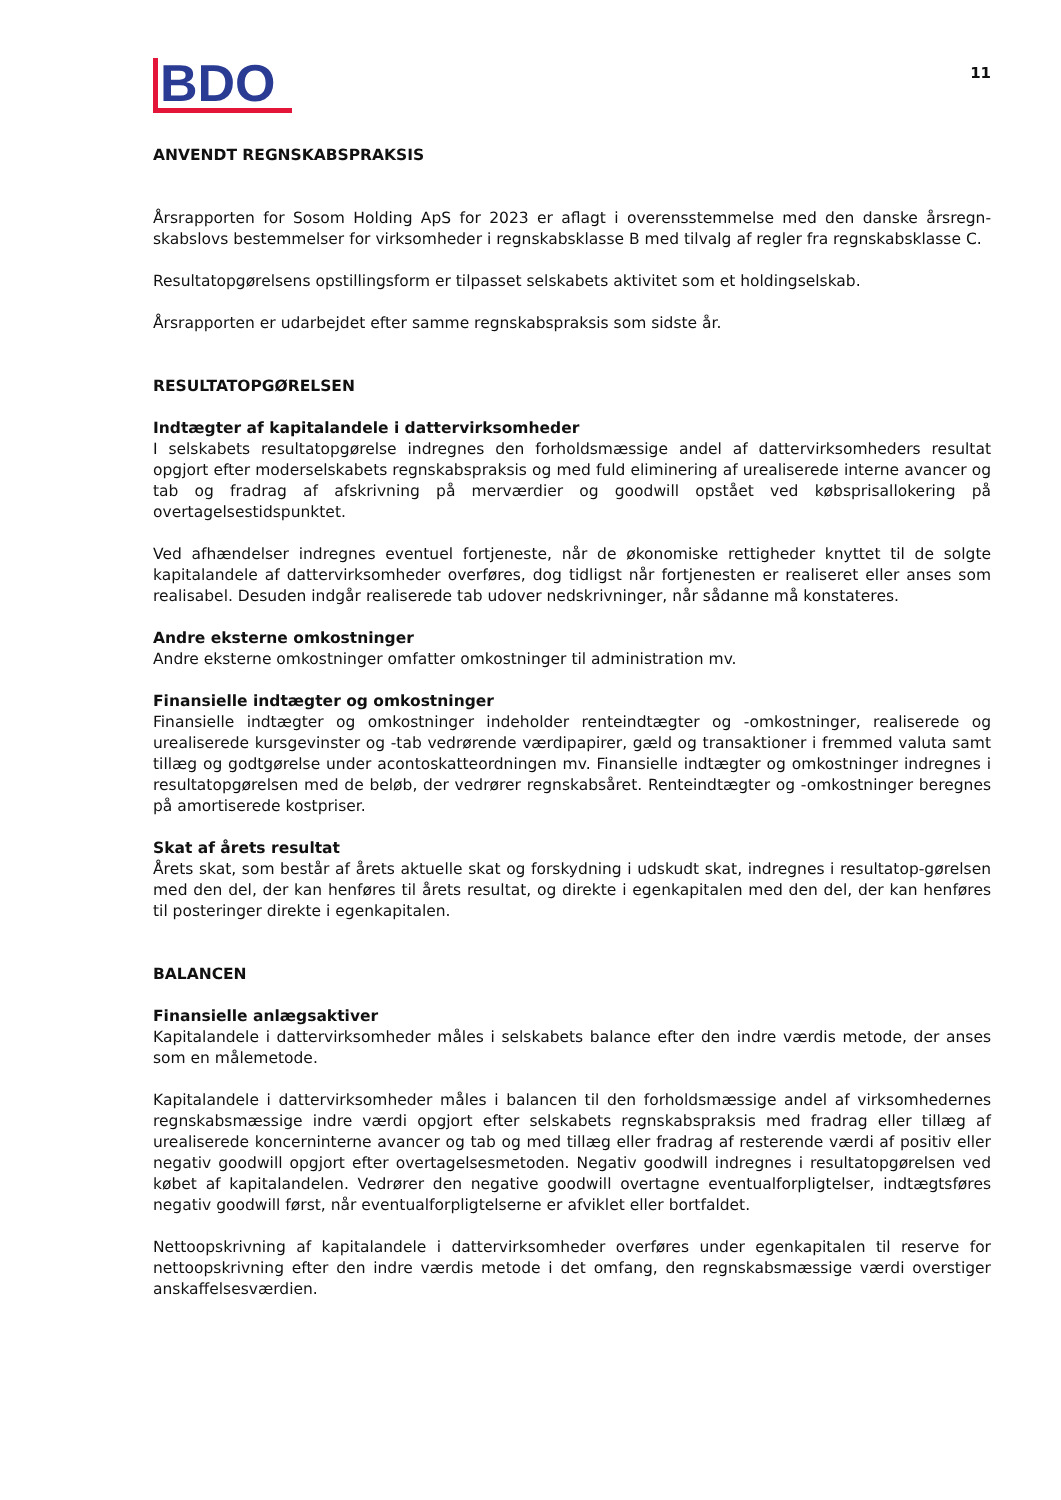BDO
11
ANVENDT REGNSKABSPRAKSIS
Årsrapporten for Sosom Holding ApS for 2023 er aflagt i overensstemmelse med den danske årsregn-skabslovs bestemmelser for virksomheder i regnskabsklasse B med tilvalg af regler fra regnskabsklasse C.
Resultatopgørelsens opstillingsform er tilpasset selskabets aktivitet som et holdingselskab.
Årsrapporten er udarbejdet efter samme regnskabspraksis som sidste år.
RESULTATOPGØRELSEN
Indtægter af kapitalandele i dattervirksomheder
I selskabets resultatopgørelse indregnes den forholdsmæssige andel af dattervirksomheders resultat opgjort efter moderselskabets regnskabspraksis og med fuld eliminering af urealiserede interne avancer og tab og fradrag af afskrivning på merværdier og goodwill opstået ved købsprisallokering på overtagelsestidspunktet.
Ved afhændelser indregnes eventuel fortjeneste, når de økonomiske rettigheder knyttet til de solgte kapitalandele af dattervirksomheder overføres, dog tidligst når fortjenesten er realiseret eller anses som realisabel. Desuden indgår realiserede tab udover nedskrivninger, når sådanne må konstateres.
Andre eksterne omkostninger
Andre eksterne omkostninger omfatter omkostninger til administration mv.
Finansielle indtægter og omkostninger
Finansielle indtægter og omkostninger indeholder renteindtægter og -omkostninger, realiserede og urealiserede kursgevinster og -tab vedrørende værdipapirer, gæld og transaktioner i fremmed valuta samt tillæg og godtgørelse under acontoskatteordningen mv. Finansielle indtægter og omkostninger indregnes i resultatopgørelsen med de beløb, der vedrører regnskabsåret. Renteindtægter og -omkostninger beregnes på amortiserede kostpriser.
Skat af årets resultat
Årets skat, som består af årets aktuelle skat og forskydning i udskudt skat, indregnes i resultatop-gørelsen med den del, der kan henføres til årets resultat, og direkte i egenkapitalen med den del, der kan henføres til posteringer direkte i egenkapitalen.
BALANCEN
Finansielle anlægsaktiver
Kapitalandele i dattervirksomheder måles i selskabets balance efter den indre værdis metode, der anses som en målemetode.
Kapitalandele i dattervirksomheder måles i balancen til den forholdsmæssige andel af virksomhedernes regnskabsmæssige indre værdi opgjort efter selskabets regnskabspraksis med fradrag eller tillæg af urealiserede koncerninterne avancer og tab og med tillæg eller fradrag af resterende værdi af positiv eller negativ goodwill opgjort efter overtagelsesmetoden. Negativ goodwill indregnes i resultatopgørelsen ved købet af kapitalandelen. Vedrører den negative goodwill overtagne eventualforpligtelser, indtægtsføres negativ goodwill først, når eventualforpligtelserne er afviklet eller bortfaldet.
Nettoopskrivning af kapitalandele i dattervirksomheder overføres under egenkapitalen til reserve for nettoopskrivning efter den indre værdis metode i det omfang, den regnskabsmæssige værdi overstiger anskaffelsesværdien.